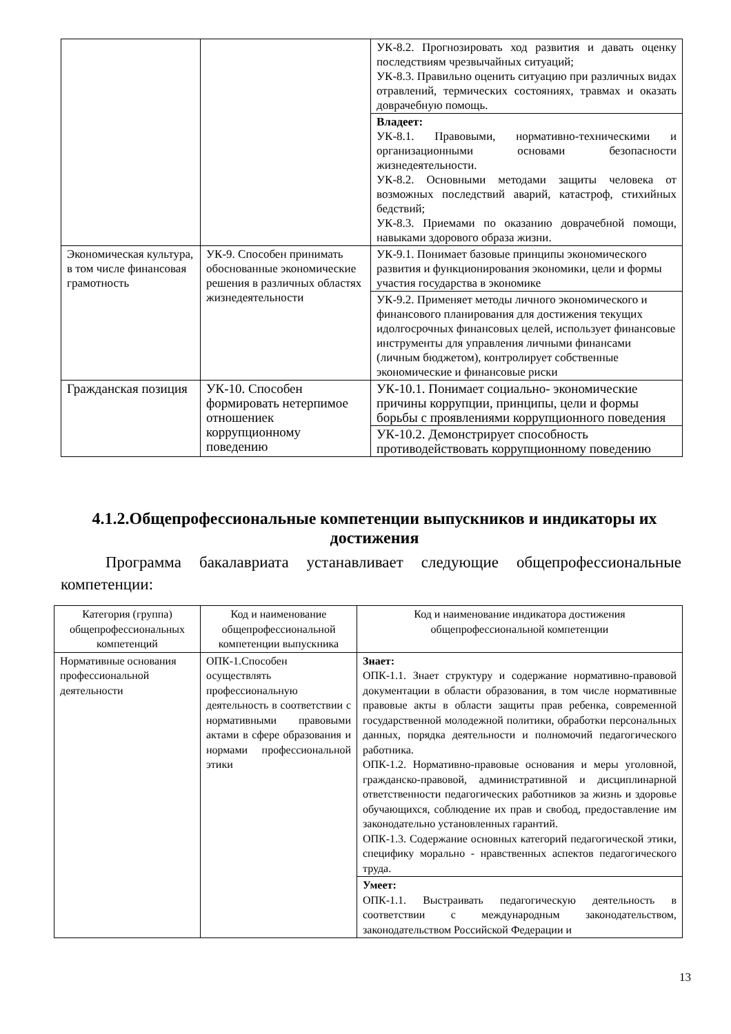| | | УК-8.2. Прогнозировать ход развития и давать оценку последствиям чрезвычайных ситуаций; УК-8.3. Правильно оценить ситуацию при различных видах отравлений, термических состояниях, травмах и оказать доврачебную помощь. |
| | | Владеет: УК-8.1. Правовыми, нормативно-техническими и организационными основами безопасности жизнедеятельности. УК-8.2. Основными методами защиты человека от возможных последствий аварий, катастроф, стихийных бедствий; УК-8.3. Приемами по оказанию доврачебной помощи, навыками здорового образа жизни. |
| Экономическая культура, в том числе финансовая грамотность | УК-9. Способен принимать обоснованные экономические решения в различных областях жизнедеятельности | УК-9.1. Понимает базовые принципы экономического развития и функционирования экономики, цели и формы участия государства в экономике |
| | | УК-9.2. Применяет методы личного экономического и финансового планирования для достижения текущих идолгосрочных финансовых целей, использует финансовые инструменты для управления личными финансами (личным бюджетом), контролирует собственные экономические и финансовые риски |
| Гражданская позиция | УК-10. Способен формировать нетерпимое отношениек коррупционному поведению | УК-10.1. Понимает социально- экономические причины коррупции, принципы, цели и формы борьбы с проявлениями коррупционного поведения |
| | | УК-10.2. Демонстрирует способность противодействовать коррупционному поведению |
4.1.2.Общепрофессиональные компетенции выпускников и индикаторы их достижения
Программа бакалавриата устанавливает следующие общепрофессиональные компетенции:
| Категория (группа) общепрофессиональных компетенций | Код и наименование общепрофессиональной компетенции выпускника | Код и наименование индикатора достижения общепрофессиональной компетенции |
| Нормативные основания профессиональной деятельности | ОПК-1.Способен осуществлять профессиональную деятельность в соответствии с нормативными правовыми актами в сфере образования и нормами профессиональной этики | Знает: ОПК-1.1. Знает структуру и содержание нормативно-правовой документации в области образования, в том числе нормативные правовые акты в области защиты прав ребенка, современной государственной молодежной политики, обработки персональных данных, порядка деятельности и полномочий педагогического работника. ОПК-1.2. Нормативно-правовые основания и меры уголовной, гражданско-правовой, административной и дисциплинарной ответственности педагогических работников за жизнь и здоровье обучающихся, соблюдение их прав и свобод, предоставление им законодательно установленных гарантий. ОПК-1.3. Содержание основных категорий педагогической этики, специфику морально - нравственных аспектов педагогического труда. |
| | | Умеет: ОПК-1.1. Выстраивать педагогическую деятельность в соответствии с международным законодательством, законодательством Российской Федерации и |
13